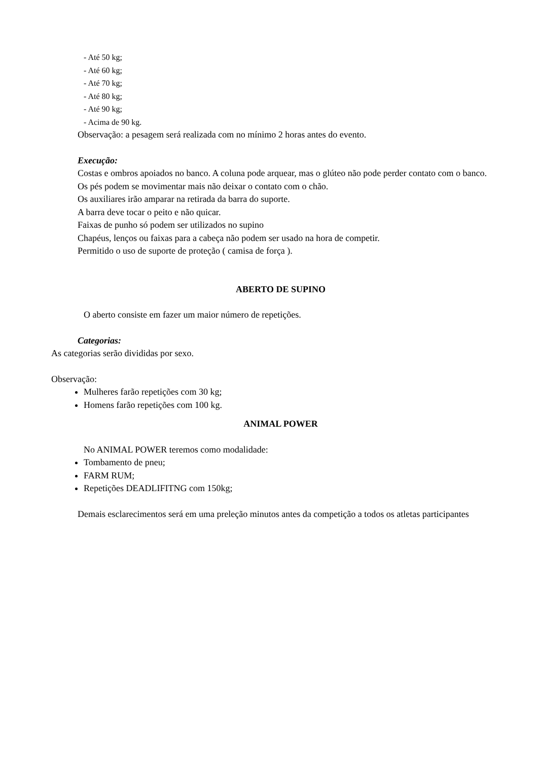- Até 50 kg;
- Até 60 kg;
- Até 70 kg;
- Até 80 kg;
- Até 90 kg;
- Acima de 90 kg.
Observação: a pesagem será realizada com no mínimo 2 horas antes do evento.
Execução:
Costas e ombros apoiados no banco. A coluna pode arquear, mas o glúteo não pode perder contato com o banco.
Os pés podem se movimentar mais não deixar o contato com o chão.
Os auxiliares irão amparar na retirada da barra do suporte.
A barra deve tocar o peito e não quicar.
Faixas de punho só podem ser utilizados no supino
Chapéus, lenços ou faixas para a cabeça não podem ser usado na hora de competir.
Permitido o uso de suporte de proteção ( camisa de força ).
ABERTO DE SUPINO
O aberto consiste em fazer um maior número de repetições.
Categorias:
As categorias serão divididas por sexo.
Observação:
Mulheres farão repetições com 30 kg;
Homens farão repetições com 100 kg.
ANIMAL POWER
No ANIMAL POWER teremos como modalidade:
Tombamento de pneu;
FARM RUM;
Repetições DEADLIFITNG com 150kg;
Demais esclarecimentos será em uma preleção minutos antes da competição a todos os atletas participantes